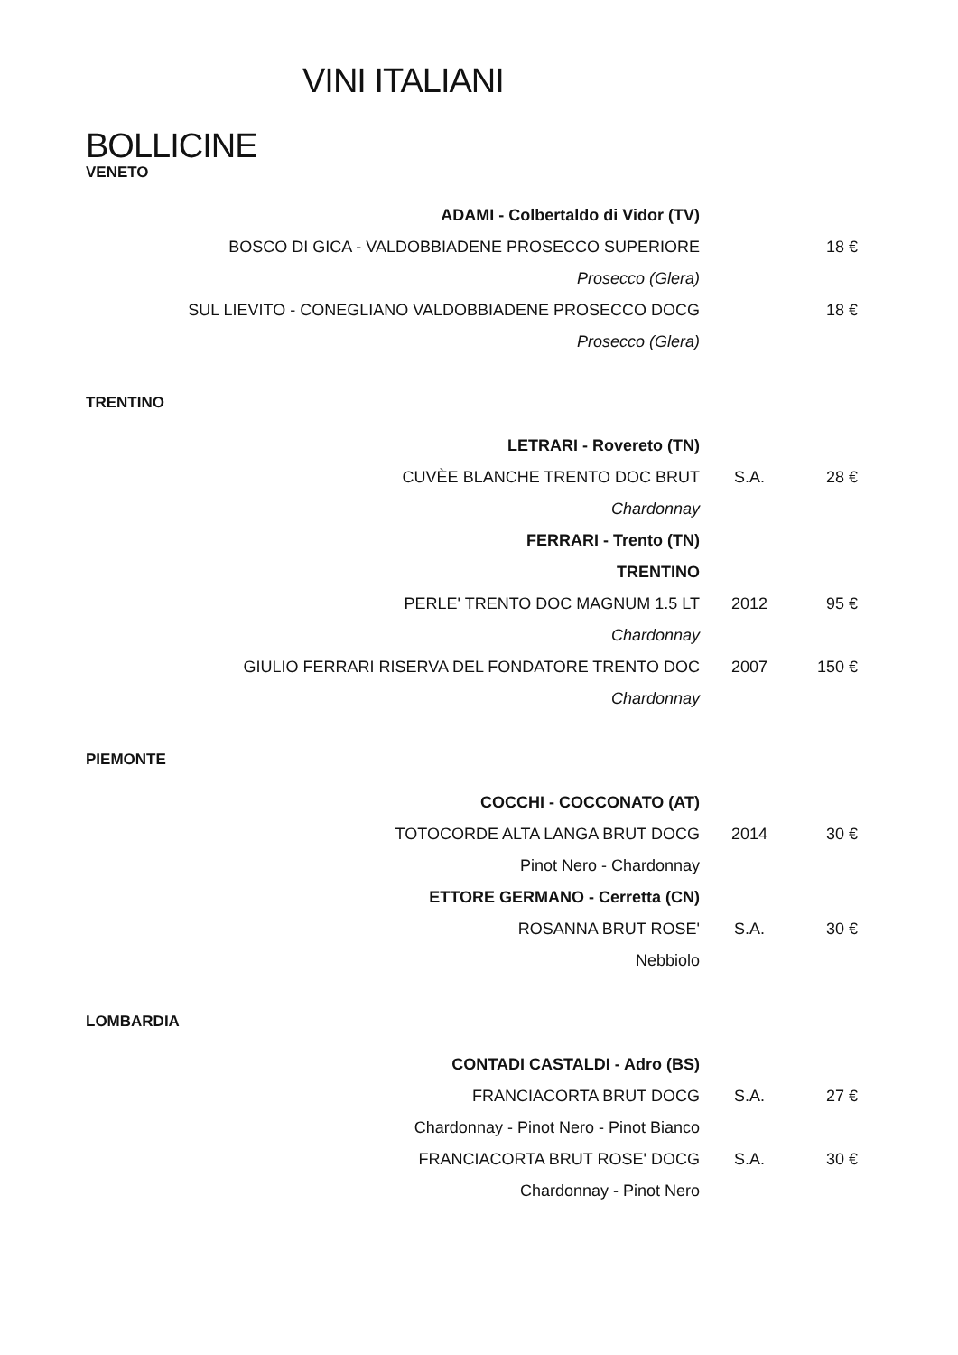VINI ITALIANI
BOLLICINE
VENETO
| ADAMI - Colbertaldo di Vidor (TV) | | |
| BOSCO DI GICA - VALDOBBIADENE PROSECCO SUPERIORE | | 18 € |
| Prosecco (Glera) | | |
| SUL LIEVITO - CONEGLIANO VALDOBBIADENE PROSECCO DOCG | | 18 € |
| Prosecco (Glera) | | |
TRENTINO
| LETRARI - Rovereto (TN) | | |
| CUVÈE BLANCHE TRENTO DOC BRUT | S.A. | 28 € |
| Chardonnay | | |
| FERRARI - Trento (TN) | | |
| TRENTINO | | |
| PERLE' TRENTO DOC MAGNUM 1.5 LT | 2012 | 95 € |
| Chardonnay | | |
| GIULIO FERRARI RISERVA DEL FONDATORE TRENTO DOC | 2007 | 150 € |
| Chardonnay | | |
PIEMONTE
| COCCHI - COCCONATO (AT) | | |
| TOTOCORDE ALTA LANGA BRUT DOCG | 2014 | 30 € |
| Pinot Nero - Chardonnay | | |
| ETTORE GERMANO - Cerretta (CN) | | |
| ROSANNA BRUT ROSE' | S.A. | 30 € |
| Nebbiolo | | |
LOMBARDIA
| CONTADI CASTALDI - Adro (BS) | | |
| FRANCIACORTA BRUT DOCG | S.A. | 27 € |
| Chardonnay - Pinot Nero - Pinot Bianco | | |
| FRANCIACORTA BRUT ROSE' DOCG | S.A. | 30 € |
| Chardonnay - Pinot Nero | | |